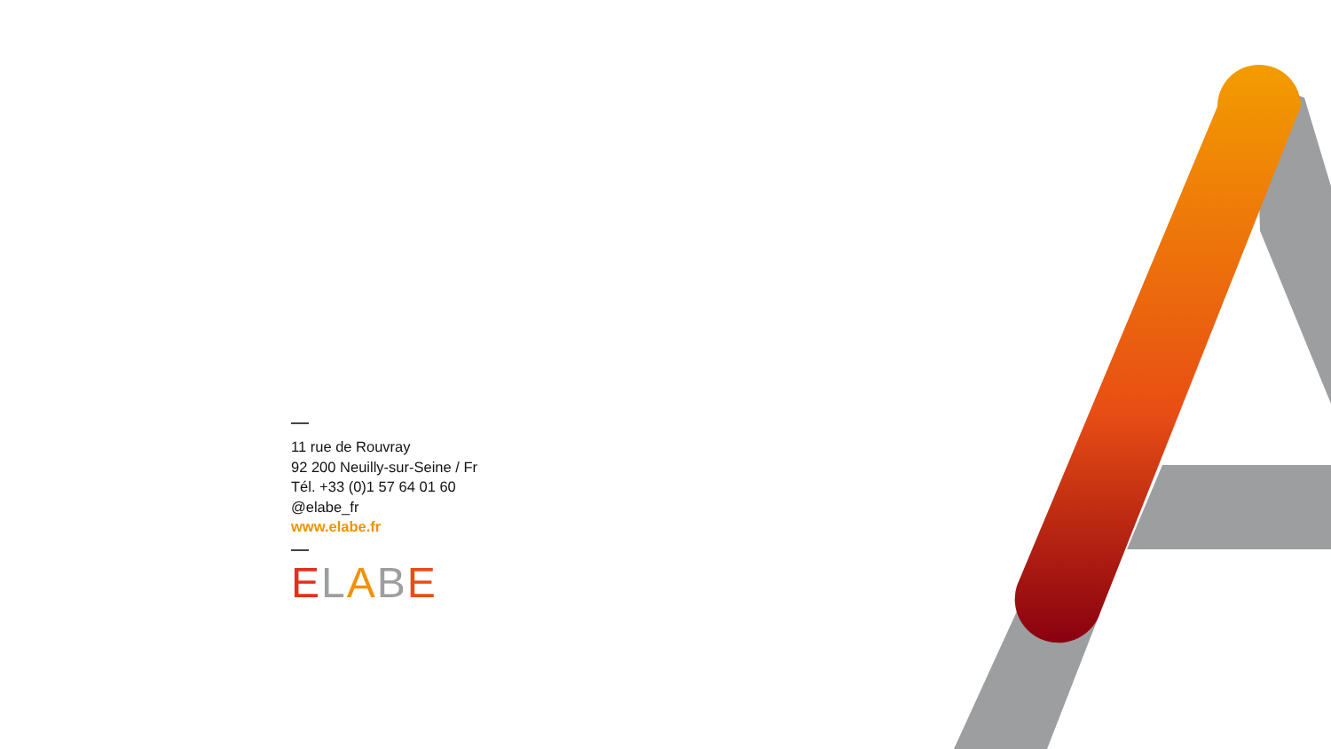11 rue de Rouvray
92 200 Neuilly-sur-Seine / Fr
Tél. +33 (0)1 57 64 01 60
@elabe_fr
www.elabe.fr
ELABE